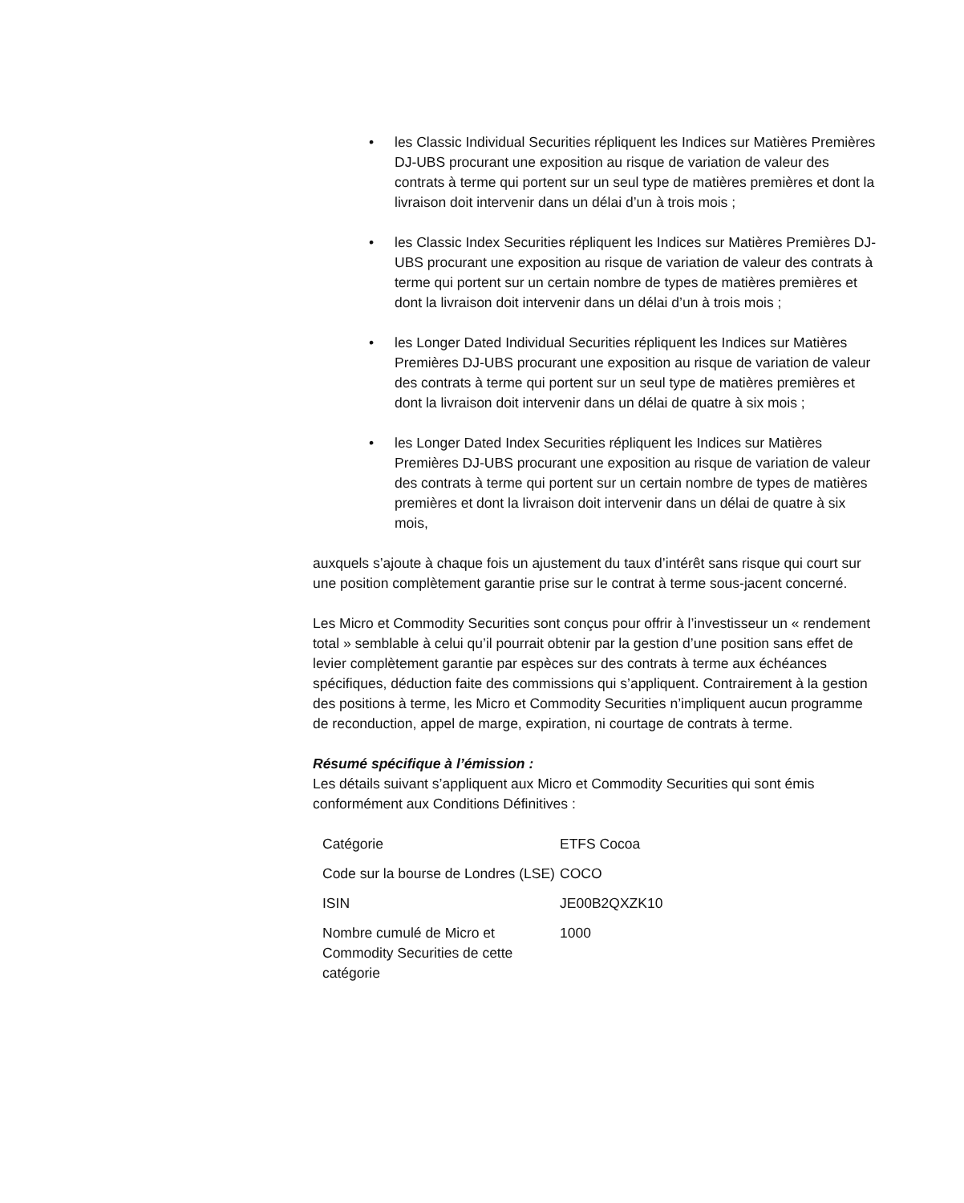• les Classic Individual Securities répliquent les Indices sur Matières Premières DJ-UBS procurant une exposition au risque de variation de valeur des contrats à terme qui portent sur un seul type de matières premières et dont la livraison doit intervenir dans un délai d’un à trois mois ;
• les Classic Index Securities répliquent les Indices sur Matières Premières DJ-UBS procurant une exposition au risque de variation de valeur des contrats à terme qui portent sur un certain nombre de types de matières premières et dont la livraison doit intervenir dans un délai d’un à trois mois ;
• les Longer Dated Individual Securities répliquent les Indices sur Matières Premières DJ-UBS procurant une exposition au risque de variation de valeur des contrats à terme qui portent sur un seul type de matières premières et dont la livraison doit intervenir dans un délai de quatre à six mois ;
• les Longer Dated Index Securities répliquent les Indices sur Matières Premières DJ-UBS procurant une exposition au risque de variation de valeur des contrats à terme qui portent sur un certain nombre de types de matières premières et dont la livraison doit intervenir dans un délai de quatre à six mois,
auxquels s’ajoute à chaque fois un ajustement du taux d’intérêt sans risque qui court sur une position complètement garantie prise sur le contrat à terme sous-jacent concerné.
Les Micro et Commodity Securities sont conçus pour offrir à l’investisseur un « rendement total » semblable à celui qu’il pourrait obtenir par la gestion d’une position sans effet de levier complètement garantie par espèces sur des contrats à terme aux échéances spécifiques, déduction faite des commissions qui s’appliquent. Contrairement à la gestion des positions à terme, les Micro et Commodity Securities n’impliquent aucun programme de reconduction, appel de marge, expiration, ni courtage de contrats à terme.
Résumé spécifique à l’émission :
Les détails suivant s’appliquent aux Micro et Commodity Securities qui sont émis conformément aux Conditions Définitives :
| Catégorie | ETFS Cocoa |
| Code sur la bourse de Londres (LSE) | COCO |
| ISIN | JE00B2QXZK10 |
| Nombre cumulé de Micro et Commodity Securities de cette catégorie | 1000 |